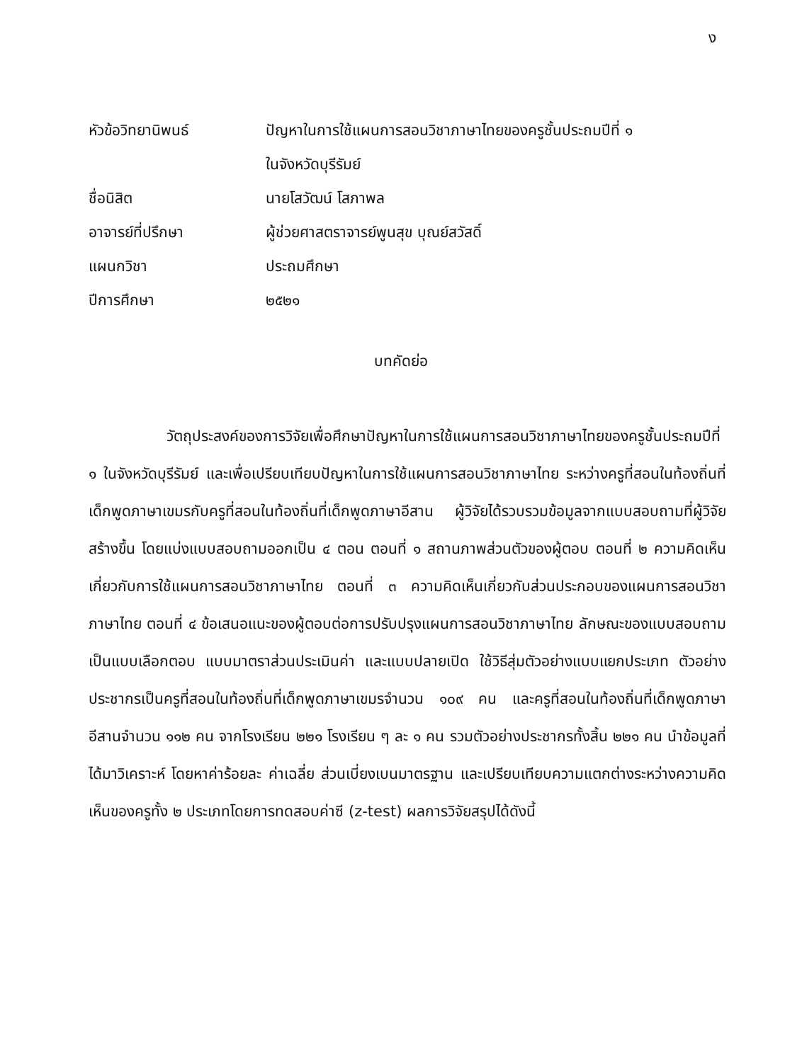ง
| หัวข้อวิทยานิพนธ์ | ปัญหาในการใช้แผนการสอนวิชาภาษาไทยของครูชั้นประถมปีที่ ๑ ในจังหวัดบุรีรัมย์ |
| ชื่อนิสิต | นายโสวัฒน์ โสภาพล |
| อาจารย์ที่ปรึกษา | ผู้ช่วยศาสตราจารย์พูนสุข บุณย์สวัสดิ์ |
| แผนกวิชา | ประถมศึกษา |
| ปีการศึกษา | ๒๕๒๑ |
บทคัดย่อ
วัตถุประสงค์ของการวิจัยเพื่อศึกษาปัญหาในการใช้แผนการสอนวิชาภาษาไทยของครูชั้นประถมปีที่ ๑ ในจังหวัดบุรีรัมย์ และเพื่อเปรียบเทียบปัญหาในการใช้แผนการสอนวิชาภาษาไทย ระหว่างครูที่สอนในท้องถิ่นที่เด็กพูดภาษาเขมรกับครูที่สอนในท้องถิ่นที่เด็กพูดภาษาอีสาน ผู้วิจัยได้รวบรวมข้อมูลจากแบบสอบถามที่ผู้วิจัยสร้างขึ้น โดยแบ่งแบบสอบถามออกเป็น ๔ ตอน ตอนที่ ๑ สถานภาพส่วนตัวของผู้ตอบ ตอนที่ ๒ ความคิดเห็นเกี่ยวกับการใช้แผนการสอนวิชาภาษาไทย ตอนที่ ๓ ความคิดเห็นเกี่ยวกับส่วนประกอบของแผนการสอนวิชาภาษาไทย ตอนที่ ๔ ข้อเสนอแนะของผู้ตอบต่อการปรับปรุงแผนการสอนวิชาภาษาไทย ลักษณะของแบบสอบถามเป็นแบบเลือกตอบ แบบมาตราส่วนประเมินค่า และแบบปลายเปิด ใช้วิธีสุ่มตัวอย่างแบบแยกประเภท ตัวอย่างประชากรเป็นครูที่สอนในท้องถิ่นที่เด็กพูดภาษาเขมรจำนวน ๑๐๙ คน และครูที่สอนในท้องถิ่นที่เด็กพูดภาษาอีสานจำนวน ๑๑๒ คน จากโรงเรียน ๒๒๑ โรงเรียน ๆ ละ ๑ คน รวมตัวอย่างประชากรทั้งสิ้น ๒๒๑ คน นำข้อมูลที่ได้มาวิเคราะห์ โดยหาค่าร้อยละ ค่าเฉลี่ย ส่วนเบี่ยงเบนมาตรฐาน และเปรียบเทียบความแตกต่างระหว่างความคิดเห็นของครูทั้ง ๒ ประเภทโดยการทดสอบค่าซี (z-test) ผลการวิจัยสรุปได้ดังนี้